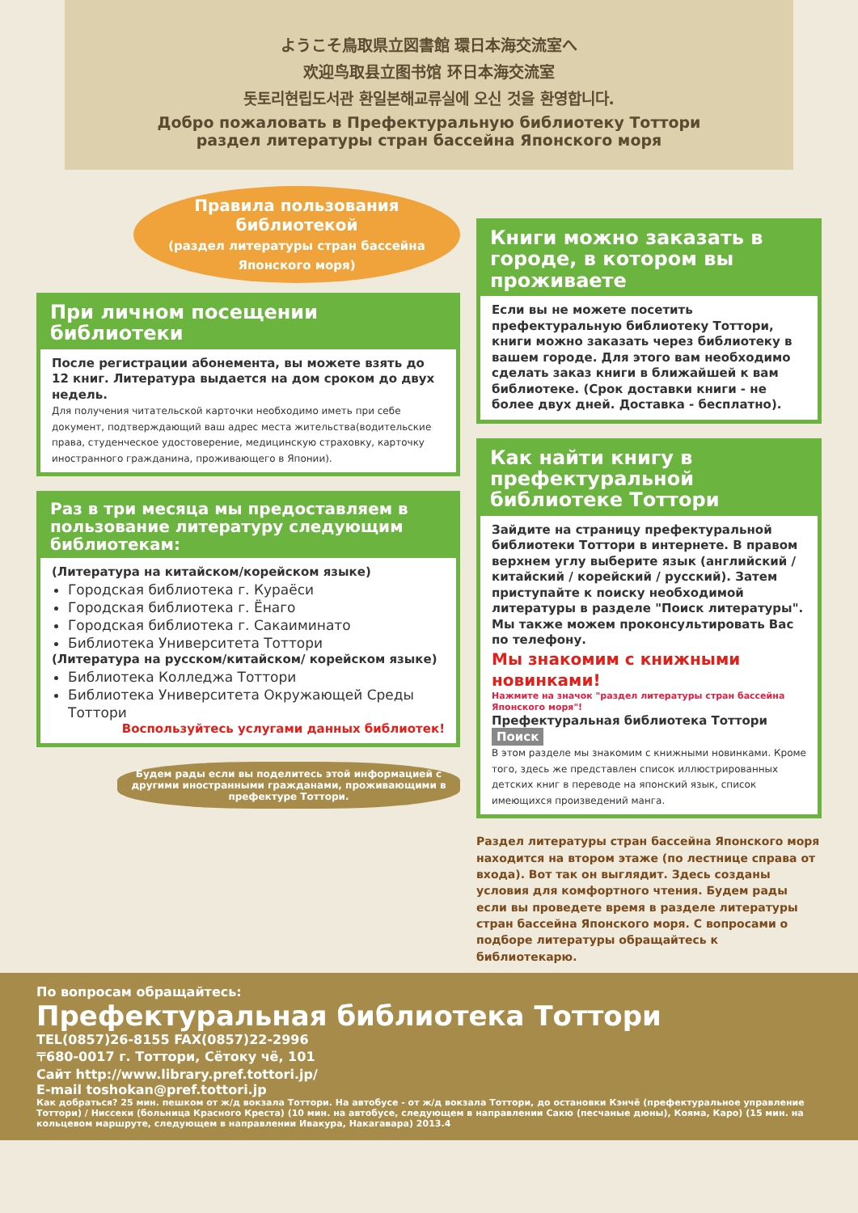ようこそ鳥取県立図書館 環日本海交流室へ
欢迎鸟取县立图书馆 环日本海交流室
돗토리현립도서관 환일본해교류실에 오신 것을 환영합니다.
Добро пожаловать в Префектуральную библиотеку Тоттори
раздел литературы стран бассейна Японского моря
Правила пользования библиотекой
(раздел литературы стран бассейна Японского моря)
При личном посещении библиотеки
После регистрации абонемента, вы можете взять до 12 книг. Литература выдается на дом сроком до двух недель.
Для получения читательской карточки необходимо иметь при себе документ, подтверждающий ваш адрес места жительства(водительские права, студенческое удостоверение, медицинскую страховку, карточку иностранного гражданина, проживающего в Японии).
Раз в три месяца мы предоставляем в пользование литературу следующим библиотекам:
(Литература на китайском/корейском языке)
Городская библиотека г. Кураёси
Городская библиотека г. Ёнаго
Городская библиотека г. Сакаиминато
Библиотека Университета Тоттори
(Литература на русском/китайском/ корейском языке)
Библиотека Колледжа Тоттори
Библиотека Университета Окружающей Среды Тоттори
Воспользуйтесь услугами данных библиотек!
Будем рады если вы поделитесь этой информацией с другими иностранными гражданами, проживающими в префектуре Тоттори.
Книги можно заказать в городе, в котором вы проживаете
Если вы не можете посетить префектуральную библиотеку Тоттори, книги можно заказать через библиотеку в вашем городе. Для этого вам необходимо сделать заказ книги в ближайшей к вам библиотеке. (Срок доставки книги - не более двух дней. Доставка - бесплатно).
Как найти книгу в префектуральной библиотеке Тоттори
Зайдите на страницу префектуральной библиотеки Тоттори в интернете. В правом верхнем углу выберите язык (английский / китайский / корейский / русский). Затем приступайте к поиску необходимой литературы в разделе "Поиск литературы". Мы также можем проконсультировать Вас по телефону.
Мы знакомим с книжными новинками!
Нажмите на значок "раздел литературы стран бассейна Японского моря"!
Префектуральная библиотека Тоттори Поиск
В этом разделе мы знакомим с книжными новинками. Кроме того, здесь же представлен список иллюстрированных детских книг в переводе на японский язык, список имеющихся произведений манга.
Раздел литературы стран бассейна Японского моря находится на втором этаже (по лестнице справа от входа). Вот так он выглядит. Здесь созданы условия для комфортного чтения. Будем рады если вы проведете время в разделе литературы стран бассейна Японского моря. С вопросами о подборе литературы обращайтесь к библиотекарю.
По вопросам обращайтесь:
Префектуральная библиотека Тоттори
TEL(0857)26-8155 FAX(0857)22-2996
〒680-0017 г. Тоттори, Сётоку чё, 101
Сайт http://www.library.pref.tottori.jp/
E-mail toshokan@pref.tottori.jp
Как добраться? 25 мин. пешком от ж/д вокзала Тоттори. На автобусе - от ж/д вокзала Тоттори, до остановки Кэнчё (префектуральное управление Тоттори) / Ниссеки (больница Красного Креста) (10 мин. на автобусе, следующем в направлении Сакю (песчаные дюны), Кояма, Каро) (15 мин. на кольцевом маршруте, следующем в направлении Ивакура, Накагавара) 2013.4